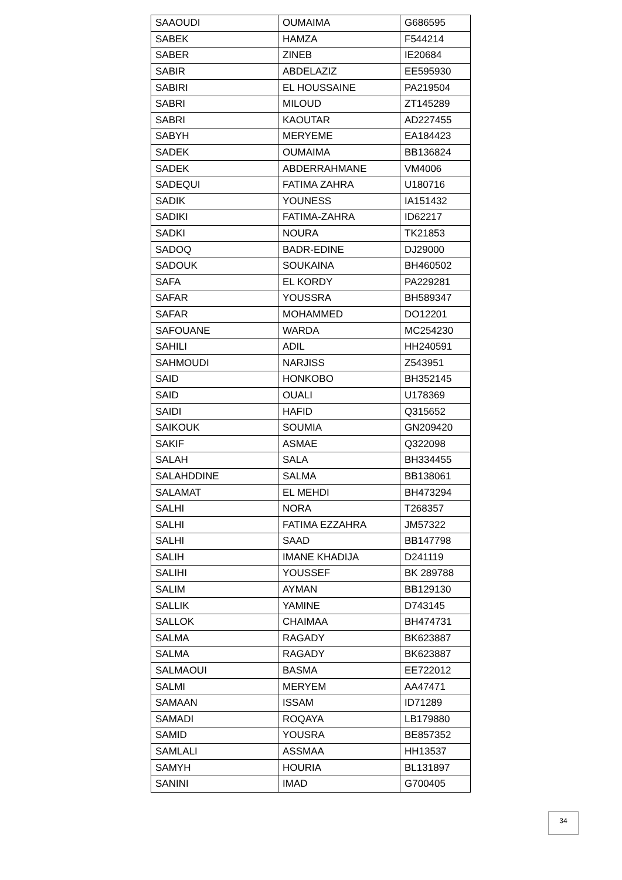| SAAOUDI | OUMAIMA | G686595 |
| SABEK | HAMZA | F544214 |
| SABER | ZINEB | IE20684 |
| SABIR | ABDELAZIZ | EE595930 |
| SABIRI | EL HOUSSAINE | PA219504 |
| SABRI | MILOUD | ZT145289 |
| SABRI | KAOUTAR | AD227455 |
| SABYH | MERYEME | EA184423 |
| SADEK | OUMAIMA | BB136824 |
| SADEK | ABDERRAHMANE | VM4006 |
| SADEQUI | FATIMA ZAHRA | U180716 |
| SADIK | YOUNESS | IA151432 |
| SADIKI | FATIMA-ZAHRA | ID62217 |
| SADKI | NOURA | TK21853 |
| SADOQ | BADR-EDINE | DJ29000 |
| SADOUK | SOUKAINA | BH460502 |
| SAFA | EL KORDY | PA229281 |
| SAFAR | YOUSSRA | BH589347 |
| SAFAR | MOHAMMED | DO12201 |
| SAFOUANE | WARDA | MC254230 |
| SAHILI | ADIL | HH240591 |
| SAHMOUDI | NARJISS | Z543951 |
| SAID | HONKOBO | BH352145 |
| SAID | OUALI | U178369 |
| SAIDI | HAFID | Q315652 |
| SAIKOUK | SOUMIA | GN209420 |
| SAKIF | ASMAE | Q322098 |
| SALAH | SALA | BH334455 |
| SALAHDDINE | SALMA | BB138061 |
| SALAMAT | EL MEHDI | BH473294 |
| SALHI | NORA | T268357 |
| SALHI | FATIMA EZZAHRA | JM57322 |
| SALHI | SAAD | BB147798 |
| SALIH | IMANE KHADIJA | D241119 |
| SALIHI | YOUSSEF | BK 289788 |
| SALIM | AYMAN | BB129130 |
| SALLIK | YAMINE | D743145 |
| SALLOK | CHAIMAA | BH474731 |
| SALMA | RAGADY | BK623887 |
| SALMA | RAGADY | BK623887 |
| SALMAOUI | BASMA | EE722012 |
| SALMI | MERYEM | AA47471 |
| SAMAAN | ISSAM | ID71289 |
| SAMADI | ROQAYA | LB179880 |
| SAMID | YOUSRA | BE857352 |
| SAMLALI | ASSMAA | HH13537 |
| SAMYH | HOURIA | BL131897 |
| SANINI | IMAD | G700405 |
34